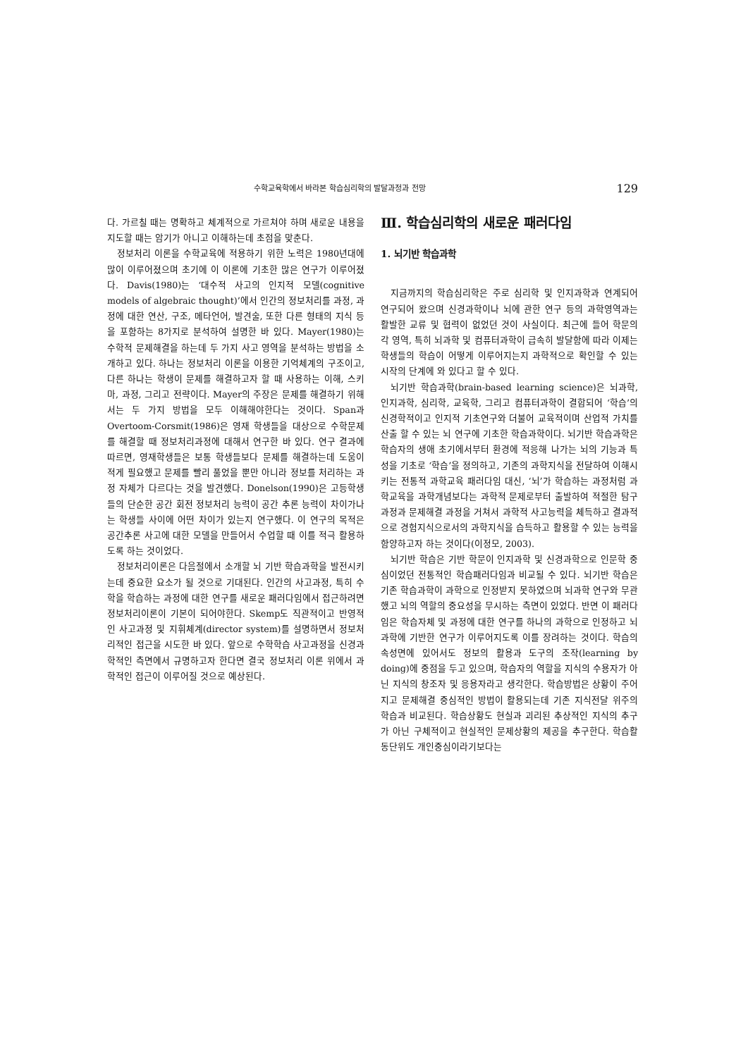수학교육학에서 바라본 학습심리학의 발달과정과 전망 129
다. 가르칠 때는 명확하고 체계적으로 가르쳐야 하며 새로운 내용을 지도할 때는 암기가 아니고 이해하는데 초점을 맞춘다.
정보처리 이론을 수학교육에 적용하기 위한 노력은 1980년대에 많이 이루어졌으며 초기에 이 이론에 기초한 많은 연구가 이루어졌다. Davis(1980)는 ‘대수적 사고의 인지적 모델(cognitive models of algebraic thought)’에서 인간의 정보처리를 과정, 과정에 대한 연산, 구조, 메타언어, 발견술, 또한 다른 형태의 지식 등을 포함하는 8가지로 분석하여 설명한 바 있다. Mayer(1980)는 수학적 문제해결을 하는데 두 가지 사고 영역을 분석하는 방법을 소개하고 있다. 하나는 정보처리 이론을 이용한 기억체계의 구조이고, 다른 하나는 학생이 문제를 해결하고자 할 때 사용하는 이해, 스키마, 과정, 그리고 전략이다. Mayer의 주장은 문제를 해결하기 위해서는 두 가지 방법을 모두 이해해야한다는 것이다. Span과 Overtoom-Corsmit(1986)은 영재 학생들을 대상으로 수학문제를 해결할 때 정보처리과정에 대해서 연구한 바 있다. 연구 결과에 따르면, 영재학생들은 보통 학생들보다 문제를 해결하는데 도움이 적게 필요했고 문제를 빨리 풀었을 뿐만 아니라 정보를 처리하는 과정 자체가 다르다는 것을 발견했다. Donelson(1990)은 고등학생들의 단순한 공간 회전 정보처리 능력이 공간 추론 능력이 차이가나는 학생들 사이에 어떤 차이가 있는지 연구했다. 이 연구의 목적은 공간추론 사고에 대한 모델을 만들어서 수업할 때 이를 적극 활용하도록 하는 것이었다.
정보처리이론은 다음절에서 소개할 뇌 기반 학습과학을 발전시키는데 중요한 요소가 될 것으로 기대된다. 인간의 사고과정, 특히 수학을 학습하는 과정에 대한 연구를 새로운 패러다임에서 접근하려면 정보처리이론이 기본이 되어야한다. Skemp도 직관적이고 반영적인 사고과정 및 지휘체계(director system)를 설명하면서 정보처리적인 접근을 시도한 바 있다. 앞으로 수학학습 사고과정을 신경과학적인 측면에서 규명하고자 한다면 결국 정보처리 이론 위에서 과학적인 접근이 이루어질 것으로 예상된다.
Ⅲ. 학습심리학의 새로운 패러다임
1. 뇌기반 학습과학
지금까지의 학습심리학은 주로 심리학 및 인지과학과 연계되어 연구되어 왔으며 신경과학이나 뇌에 관한 연구 등의 과학영역과는 활발한 교류 및 협력이 없었던 것이 사실이다. 최근에 들어 학문의 각 영역, 특히 뇌과학 및 컴퓨터과학이 급속히 발달함에 따라 이제는 학생들의 학습이 어떻게 이루어지는지 과학적으로 확인할 수 있는 시작의 단계에 와 있다고 할 수 있다.
뇌기반 학습과학(brain-based learning science)은 뇌과학, 인지과학, 심리학, 교육학, 그리고 컴퓨터과학이 결합되어 ‘학습’의 신경학적이고 인지적 기초연구와 더불어 교육적이며 산업적 가치를 산출 할 수 있는 뇌 연구에 기초한 학습과학이다. 뇌기반 학습과학은 학습자의 생애 초기에서부터 환경에 적응해 나가는 뇌의 기능과 특성을 기초로 ‘학습’을 정의하고, 기존의 과학지식을 전달하여 이해시키는 전통적 과학교육 패러다임 대신, ‘뇌’가 학습하는 과정처럼 과학교육을 과학개념보다는 과학적 문제로부터 출발하여 적절한 탐구과정과 문제해결 과정을 거쳐서 과학적 사고능력을 체득하고 결과적으로 경험지식으로서의 과학지식을 습득하고 활용할 수 있는 능력을 함양하고자 하는 것이다(이정모, 2003).
뇌기반 학습은 기반 학문이 인지과학 및 신경과학으로 인문학 중심이었던 전통적인 학습패러다임과 비교될 수 있다. 뇌기반 학습은 기존 학습과학이 과학으로 인정받지 못하였으며 뇌과학 연구와 무관했고 뇌의 역할의 중요성을 무시하는 측면이 있었다. 반면 이 패러다임은 학습자체 및 과정에 대한 연구를 하나의 과학으로 인정하고 뇌과학에 기반한 연구가 이루어지도록 이를 장려하는 것이다. 학습의 속성면에 있어서도 정보의 활용과 도구의 조작(learning by doing)에 중점을 두고 있으며, 학습자의 역할을 지식의 수용자가 아닌 지식의 창조자 및 응용자라고 생각한다. 학습방법은 상황이 주어지고 문제해결 중심적인 방법이 활용되는데 기존 지식전달 위주의 학습과 비교된다. 학습상황도 현실과 괴리된 추상적인 지식의 추구가 아닌 구체적이고 현실적인 문제상황의 제공을 추구한다. 학습활동단위도 개인중심이라기보다는